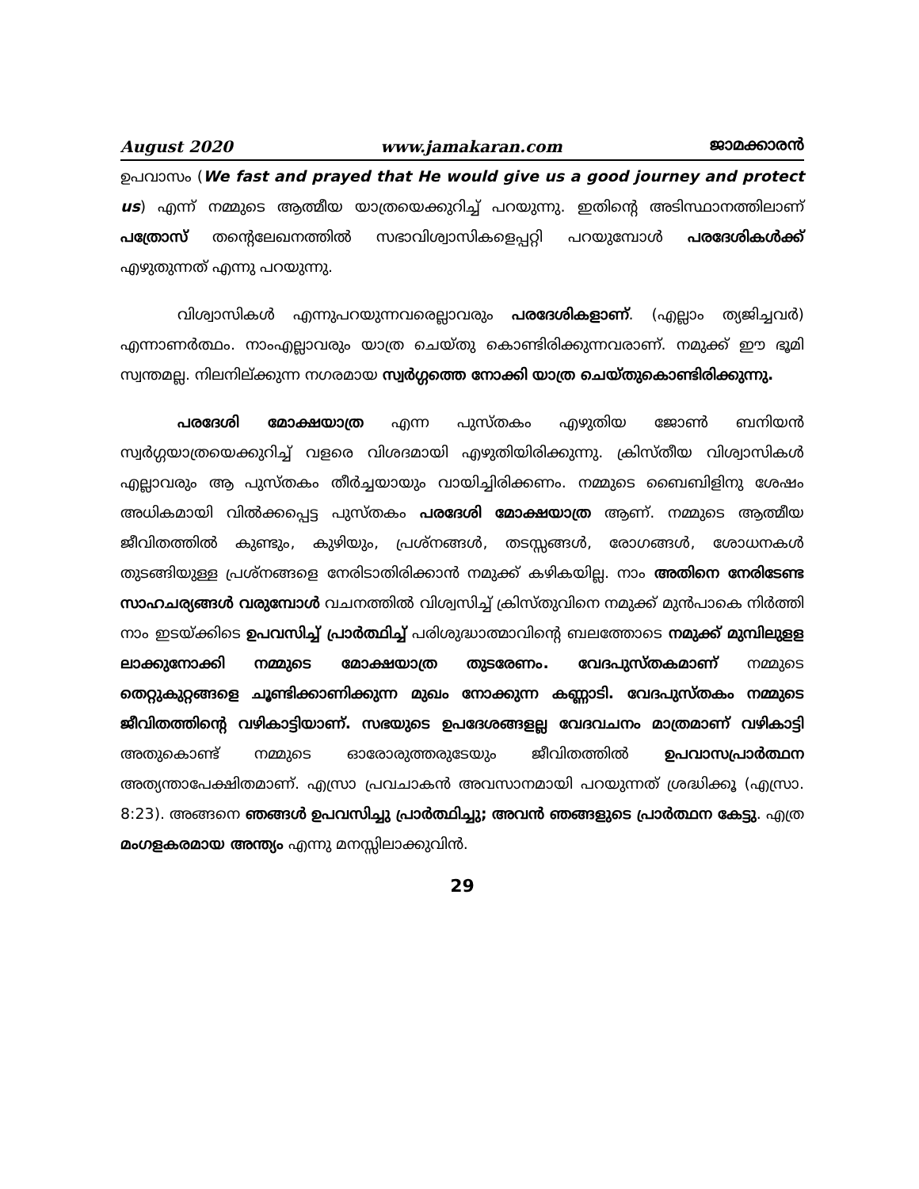August 2020 www.jamakaran.com ജാമക്കാരൻ
ഉപവാസം (We fast and prayed that He would give us a good journey and protect us) എന്ന് നമ്മുടെ ആത്മീയ യാത്രയെക്കുറിച്ച് പറയുന്നു. ഇതിന്റെ അടിസ്ഥാനത്തിലാണ് പത്രോസ് തന്റെലേഖനത്തിൽ സഭാവിശ്വാസികളെപ്പറ്റി പറയുമ്പോൾ പരദേശികൾക്ക് എഴുതുന്നത് എന്നു പറയുന്നു.
വിശ്വാസികൾ എന്നുപറയുന്നവരെല്ലാവരും പരദേശികളാണ്. (എല്ലാം ത്യജിച്ചവർ) എന്നാണർത്ഥം. നാംഎല്ലാവരും യാത്ര ചെയ്തു കൊണ്ടിരിക്കുന്നവരാണ്. നമുക്ക് ഈ ഭൂമി സ്വന്തമല്ല. നിലനില്ക്കുന്ന നഗരമായ സ്വർഗ്ഗത്തെ നോക്കി യാത്ര ചെയ്തുകൊണ്ടിരിക്കുന്നു.
പരദേശി മോക്ഷയാത്ര എന്ന പുസ്തകം എഴുതിയ ജോൺ ബനിയൻ സ്വർഗ്ഗയാത്രയെക്കുറിച്ച് വളരെ വിശദമായി എഴുതിയിരിക്കുന്നു. ക്രിസ്തീയ വിശ്വാസികൾ എല്ലാവരും ആ പുസ്തകം തീർച്ചയായും വായിച്ചിരിക്കണം. നമ്മുടെ ബൈബിളിനു ശേഷം അധികമായി വിൽക്കപ്പെട്ട പുസ്തകം പരദേശി മോക്ഷയാത്ര ആണ്. നമ്മുടെ ആത്മീയ ജീവിതത്തിൽ കുണ്ടും, കുഴിയും, പ്രശ്നങ്ങൾ, തടസ്സങ്ങൾ, രോഗങ്ങൾ, ശോധനകൾ തുടങ്ങിയുള്ള പ്രശ്നങ്ങളെ നേരിടാതിരിക്കാൻ നമുക്ക് കഴികയില്ല. നാം അതിനെ നേരിടേണ്ട സാഹചര്യങ്ങൾ വരുമ്പോൾ വചനത്തിൽ വിശ്വസിച്ച് ക്രിസ്തുവിനെ നമുക്ക് മുൻപാകെ നിർത്തി നാം ഇടയ്ക്കിടെ ഉപവസിച്ച് പ്രാർത്ഥിച്ച് പരിശുദ്ധാത്മാവിന്റെ ബലത്തോടെ നമുക്ക് മുമ്പിലുളള ലാക്കുനോക്കി നമ്മുടെ മോക്ഷയാത്ര തുടരേണം. വേദപുസ്തകമാണ് നമ്മുടെ തെറ്റുകുറ്റങ്ങളെ ചൂണ്ടിക്കാണിക്കുന്ന മുഖം നോക്കുന്ന കണ്ണാടി. വേദപുസ്തകം നമ്മുടെ ജീവിതത്തിന്റെ വഴികാട്ടിയാണ്. സഭയുടെ ഉപദേശങ്ങളല്ല വേദവചനം മാത്രമാണ് വഴികാട്ടി അതുകൊണ്ട് നമ്മുടെ ഓരോരുത്തരുടേയും ജീവിതത്തിൽ ഉപവാസപ്രാർത്ഥന അത്യന്താപേക്ഷിതമാണ്. എസ്രാ പ്രവചാകൻ അവസാനമായി പറയുന്നത് ശ്രദ്ധിക്കൂ (എസ്രാ. 8:23). അങ്ങനെ ഞങ്ങൾ ഉപവസിച്ചു പ്രാർത്ഥിച്ചു; അവൻ ഞങ്ങളുടെ പ്രാർത്ഥന കേട്ടു. എത്ര മംഗളകരമായ അന്ത്യം എന്നു മനസ്സിലാക്കുവിൻ.
29